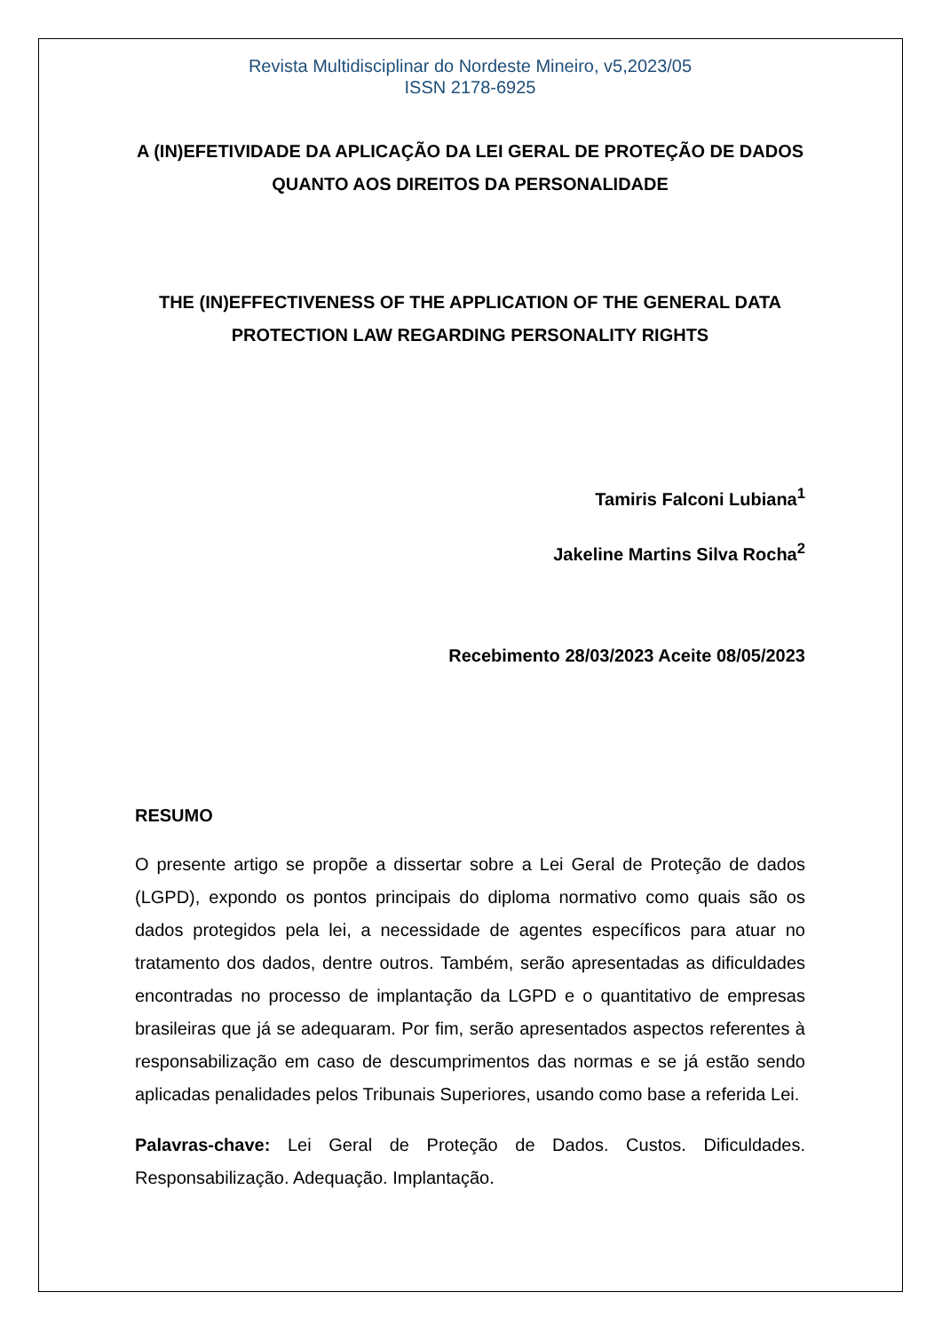Revista Multidisciplinar do Nordeste Mineiro, v5,2023/05
ISSN 2178-6925
A (IN)EFETIVIDADE DA APLICAÇÃO DA LEI GERAL DE PROTEÇÃO DE DADOS QUANTO AOS DIREITOS DA PERSONALIDADE
THE (IN)EFFECTIVENESS OF THE APPLICATION OF THE GENERAL DATA PROTECTION LAW REGARDING PERSONALITY RIGHTS
Tamiris Falconi Lubiana<sup>1</sup>
Jakeline Martins Silva Rocha<sup>2</sup>
Recebimento 28/03/2023 Aceite 08/05/2023
RESUMO
O presente artigo se propõe a dissertar sobre a Lei Geral de Proteção de dados (LGPD), expondo os pontos principais do diploma normativo como quais são os dados protegidos pela lei, a necessidade de agentes específicos para atuar no tratamento dos dados, dentre outros. Também, serão apresentadas as dificuldades encontradas no processo de implantação da LGPD e o quantitativo de empresas brasileiras que já se adequaram. Por fim, serão apresentados aspectos referentes à responsabilização em caso de descumprimentos das normas e se já estão sendo aplicadas penalidades pelos Tribunais Superiores, usando como base a referida Lei.
Palavras-chave: Lei Geral de Proteção de Dados. Custos. Dificuldades. Responsabilização. Adequação. Implantação.